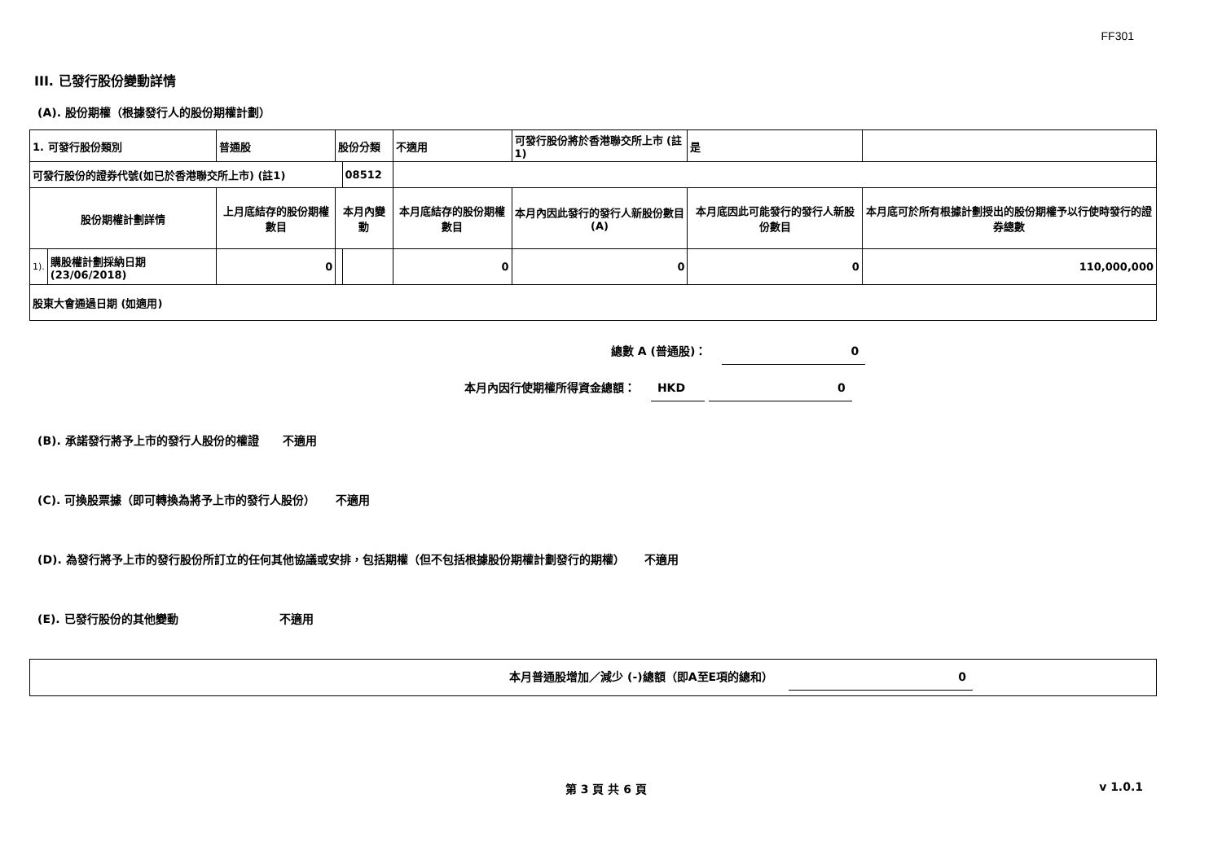FF301
III. 已發行股份變動詳情
(A). 股份期權（根據發行人的股份期權計劃）
| 1. 可發行股份類別 | | 普通股 | 股份分類 | | 不適用 | 可發行股份將於香港聯交所上市 (註1) | 是 | |
| 可發行股份的證券代號(如已於香港聯交所上市) (註1) | | | | 08512 | | | | |
| 股份期權計劃詳情 | | 上月底結存的股份期權數目 | 本月內變動 | | 本月底結存的股份期權數目 | 本月內因此發行的發行人新股份數目 (A) | 本月底因此可能發行的發行人新股份數目 | 本月底可於所有根據計劃授出的股份期權予以行使時發行的證券總數 |
| 1). | 購股權計劃採納日期 (23/06/2018) | 0 | | | 0 | 0 | 0 | 110,000,000 |
| 股東大會通過日期 (如適用) | | | | | | | | |
總數 A (普通股)： 0
本月內因行使期權所得資金總額： HKD 0
(B). 承諾發行將予上市的發行人股份的權證 不適用
(C). 可換股票據（即可轉換為將予上市的發行人股份） 不適用
(D). 為發行將予上市的發行股份所訂立的任何其他協議或安排，包括期權（但不包括根據股份期權計劃發行的期權） 不適用
(E). 已發行股份的其他變動 不適用
本月普通股增加／減少 (-)總額（即A至E項的總和） 0
第 3 頁 共 6 頁 v 1.0.1